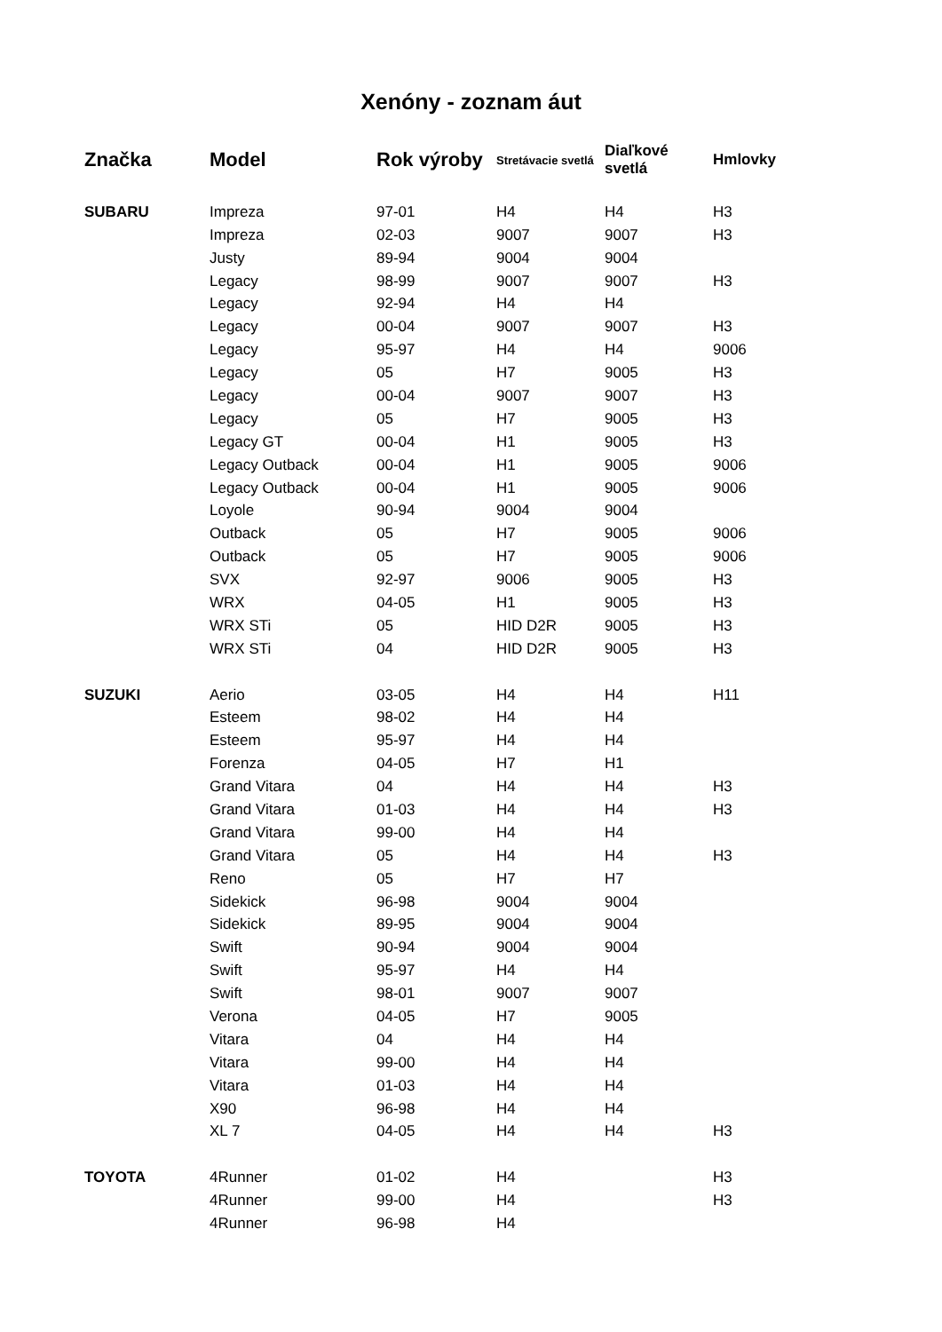Xenóny - zoznam áut
| Značka | Model | Rok výroby | Stretávacie svetlá | Diaľkové svetlá | Hmlovky |
| --- | --- | --- | --- | --- | --- |
| SUBARU | Impreza | 97-01 | H4 | H4 | H3 |
| | Impreza | 02-03 | 9007 | 9007 | H3 |
| | Justy | 89-94 | 9004 | 9004 | |
| | Legacy | 98-99 | 9007 | 9007 | H3 |
| | Legacy | 92-94 | H4 | H4 | |
| | Legacy | 00-04 | 9007 | 9007 | H3 |
| | Legacy | 95-97 | H4 | H4 | 9006 |
| | Legacy | 05 | H7 | 9005 | H3 |
| | Legacy | 00-04 | 9007 | 9007 | H3 |
| | Legacy | 05 | H7 | 9005 | H3 |
| | Legacy GT | 00-04 | H1 | 9005 | H3 |
| | Legacy Outback | 00-04 | H1 | 9005 | 9006 |
| | Legacy Outback | 00-04 | H1 | 9005 | 9006 |
| | Loyole | 90-94 | 9004 | 9004 | |
| | Outback | 05 | H7 | 9005 | 9006 |
| | Outback | 05 | H7 | 9005 | 9006 |
| | SVX | 92-97 | 9006 | 9005 | H3 |
| | WRX | 04-05 | H1 | 9005 | H3 |
| | WRX STi | 05 | HID D2R | 9005 | H3 |
| | WRX STi | 04 | HID D2R | 9005 | H3 |
| SUZUKI | Aerio | 03-05 | H4 | H4 | H11 |
| | Esteem | 98-02 | H4 | H4 | |
| | Esteem | 95-97 | H4 | H4 | |
| | Forenza | 04-05 | H7 | H1 | |
| | Grand Vitara | 04 | H4 | H4 | H3 |
| | Grand Vitara | 01-03 | H4 | H4 | H3 |
| | Grand Vitara | 99-00 | H4 | H4 | |
| | Grand Vitara | 05 | H4 | H4 | H3 |
| | Reno | 05 | H7 | H7 | |
| | Sidekick | 96-98 | 9004 | 9004 | |
| | Sidekick | 89-95 | 9004 | 9004 | |
| | Swift | 90-94 | 9004 | 9004 | |
| | Swift | 95-97 | H4 | H4 | |
| | Swift | 98-01 | 9007 | 9007 | |
| | Verona | 04-05 | H7 | 9005 | |
| | Vitara | 04 | H4 | H4 | |
| | Vitara | 99-00 | H4 | H4 | |
| | Vitara | 01-03 | H4 | H4 | |
| | X90 | 96-98 | H4 | H4 | |
| | XL 7 | 04-05 | H4 | H4 | H3 |
| TOYOTA | 4Runner | 01-02 | H4 | | H3 |
| | 4Runner | 99-00 | H4 | | H3 |
| | 4Runner | 96-98 | H4 | | |